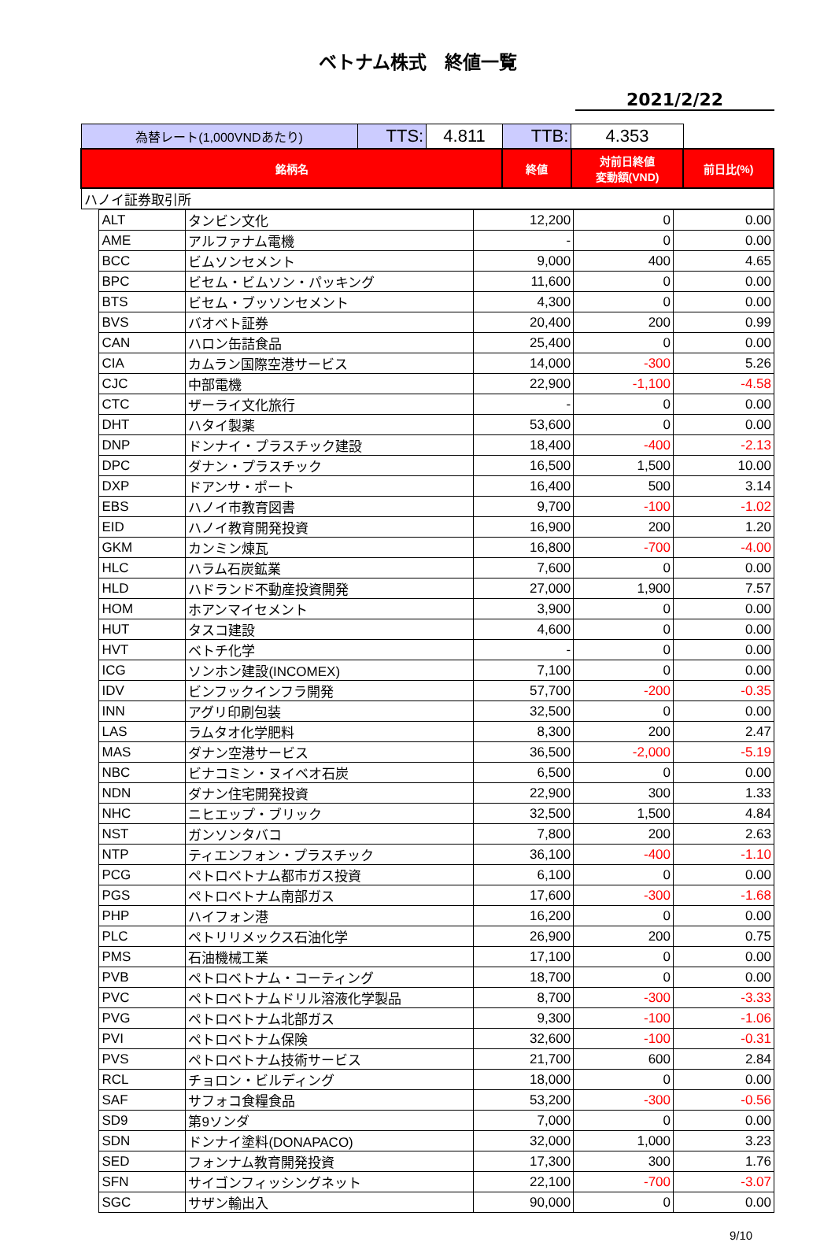ベトナム株式　終値一覧
2021/2/22
| 為替レート(1,000VNDあたり) | TTS: | 4.811 | TTB: | 4.353 | |
| 銘柄名 | | | 終値 | 対前日終値 変動額(VND) | 前日比(%) |
| ハノイ証券取引所 | | | | | |
| | ALT | タンビン文化 | 12,200 | 0 | 0.00 |
| | AME | アルファナム電機 | - | 0 | 0.00 |
| | BCC | ビムソンセメント | 9,000 | 400 | 4.65 |
| | BPC | ビセム・ビムソン・パッキング | 11,600 | 0 | 0.00 |
| | BTS | ビセム・ブッソンセメント | 4,300 | 0 | 0.00 |
| | BVS | バオベト証券 | 20,400 | 200 | 0.99 |
| | CAN | ハロン缶詰食品 | 25,400 | 0 | 0.00 |
| | CIA | カムラン国際空港サービス | 14,000 | -300 | 5.26 |
| | CJC | 中部電機 | 22,900 | -1,100 | -4.58 |
| | CTC | ザーライ文化旅行 | - | 0 | 0.00 |
| | DHT | ハタイ製薬 | 53,600 | 0 | 0.00 |
| | DNP | ドンナイ・プラスチック建設 | 18,400 | -400 | -2.13 |
| | DPC | ダナン・プラスチック | 16,500 | 1,500 | 10.00 |
| | DXP | ドアンサ・ポート | 16,400 | 500 | 3.14 |
| | EBS | ハノイ市教育図書 | 9,700 | -100 | -1.02 |
| | EID | ハノイ教育開発投資 | 16,900 | 200 | 1.20 |
| | GKM | カンミン煉瓦 | 16,800 | -700 | -4.00 |
| | HLC | ハラム石炭鉱業 | 7,600 | 0 | 0.00 |
| | HLD | ハドランド不動産投資開発 | 27,000 | 1,900 | 7.57 |
| | HOM | ホアンマイセメント | 3,900 | 0 | 0.00 |
| | HUT | タスコ建設 | 4,600 | 0 | 0.00 |
| | HVT | ベトチ化学 | - | 0 | 0.00 |
| | ICG | ソンホン建設(INCOMEX) | 7,100 | 0 | 0.00 |
| | IDV | ビンフックインフラ開発 | 57,700 | -200 | -0.35 |
| | INN | アグリ印刷包装 | 32,500 | 0 | 0.00 |
| | LAS | ラムタオ化学肥料 | 8,300 | 200 | 2.47 |
| | MAS | ダナン空港サービス | 36,500 | -2,000 | -5.19 |
| | NBC | ビナコミン・ヌイベオ石炭 | 6,500 | 0 | 0.00 |
| | NDN | ダナン住宅開発投資 | 22,900 | 300 | 1.33 |
| | NHC | ニヒエップ・ブリック | 32,500 | 1,500 | 4.84 |
| | NST | ガンソンタバコ | 7,800 | 200 | 2.63 |
| | NTP | ティエンフォン・プラスチック | 36,100 | -400 | -1.10 |
| | PCG | ペトロベトナム都市ガス投資 | 6,100 | 0 | 0.00 |
| | PGS | ペトロベトナム南部ガス | 17,600 | -300 | -1.68 |
| | PHP | ハイフォン港 | 16,200 | 0 | 0.00 |
| | PLC | ペトリリメックス石油化学 | 26,900 | 200 | 0.75 |
| | PMS | 石油機械工業 | 17,100 | 0 | 0.00 |
| | PVB | ペトロベトナム・コーティング | 18,700 | 0 | 0.00 |
| | PVC | ペトロベトナムドリル溶液化学製品 | 8,700 | -300 | -3.33 |
| | PVG | ペトロベトナム北部ガス | 9,300 | -100 | -1.06 |
| | PVI | ペトロベトナム保険 | 32,600 | -100 | -0.31 |
| | PVS | ペトロベトナム技術サービス | 21,700 | 600 | 2.84 |
| | RCL | チョロン・ビルディング | 18,000 | 0 | 0.00 |
| | SAF | サフォコ食糧食品 | 53,200 | -300 | -0.56 |
| | SD9 | 第9ソンダ | 7,000 | 0 | 0.00 |
| | SDN | ドンナイ塗料(DONAPACO) | 32,000 | 1,000 | 3.23 |
| | SED | フォンナム教育開発投資 | 17,300 | 300 | 1.76 |
| | SFN | サイゴンフィッシングネット | 22,100 | -700 | -3.07 |
| | SGC | サザン輸出入 | 90,000 | 0 | 0.00 |
9/10